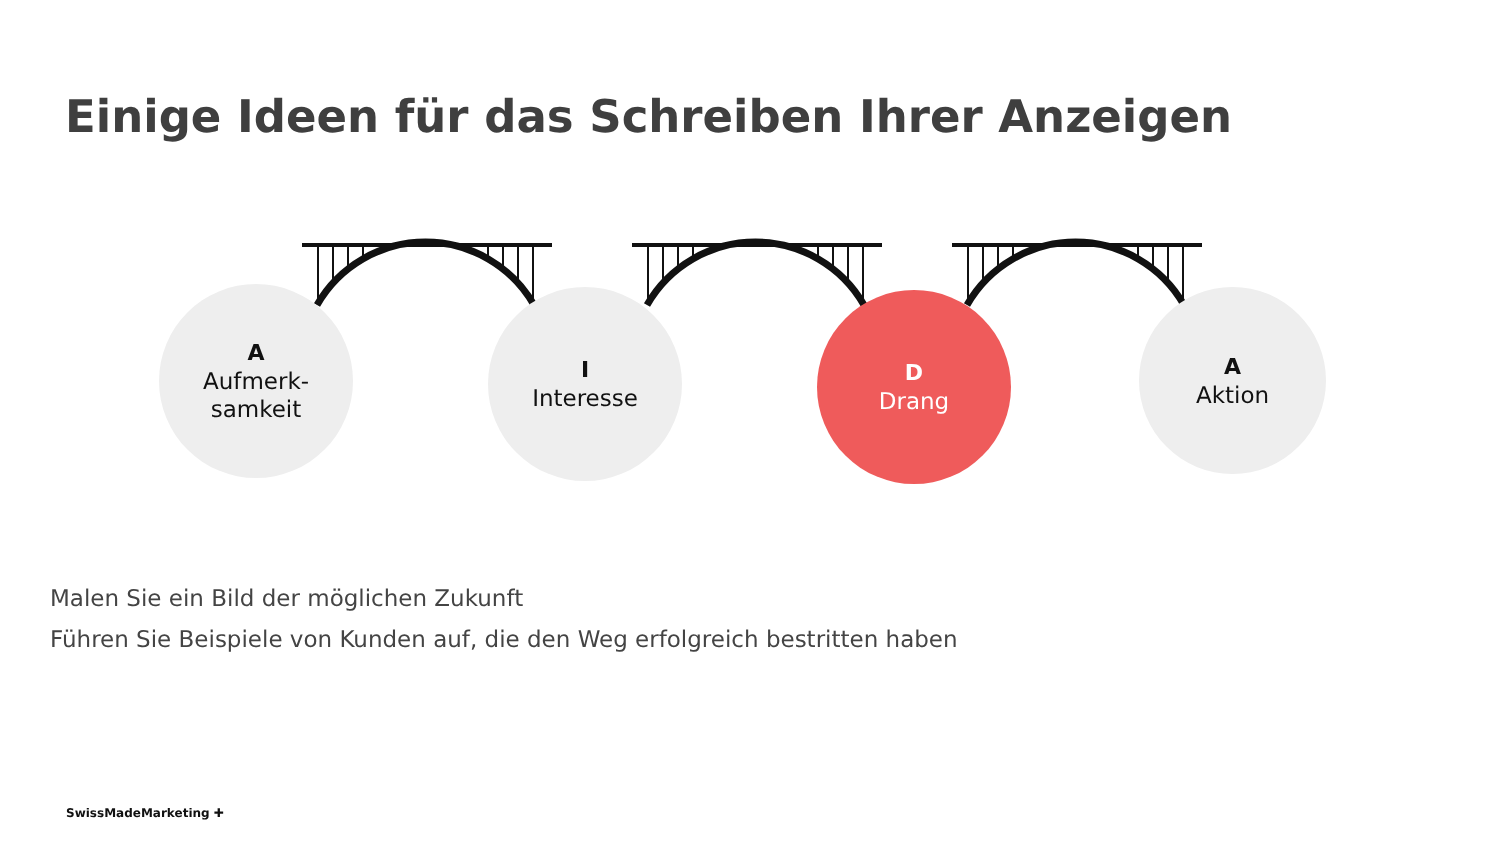Einige Ideen für das Schreiben Ihrer Anzeigen
A
Aufmerk-
samkeit
I
Interesse
D
Drang
A
Aktion
Malen Sie ein Bild der möglichen Zukunft
Führen Sie Beispiele von Kunden auf, die den Weg erfolgreich bestritten haben
SwissMadeMarketing ✚